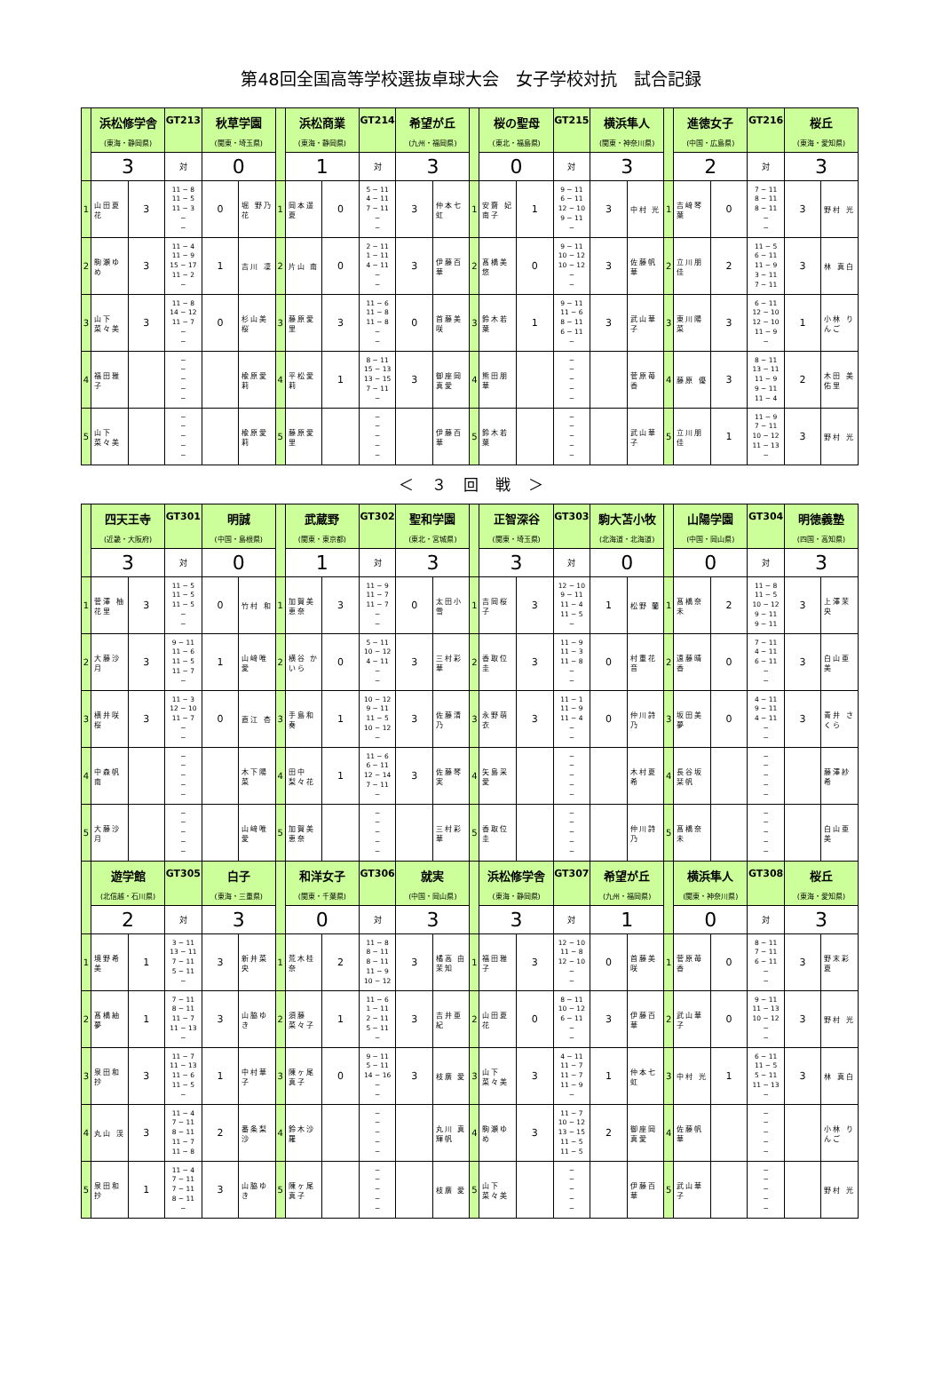第48回全国高等学校選抜卓球大会　女子学校対抗　試合記録
| | 浜松修学舎 (東海・静岡県) | | GT213 | 秋草学園 (関東・埼玉県) | | | 浜松商業 (東海・静岡県) | | GT214 | 希望が丘 (九州・福岡県) | | | 桜の聖母 (東北・福島県) | | GT215 | 横浜隼人 (関東・神奈川県) | | | 進徳女子 (中国・広島県) | | GT216 | 桜丘 (東海・愛知県) | |
| | 3 | | 対 | 0 | | | 1 | | 対 | 3 | | | 0 | | 対 | 3 | | | 2 | | 対 | 3 | |
| 1 | 山田夏花 | 3 | 11 − 8 11 − 5 11 − 3 − − | 0 | 堀 野乃花 | 1 | 岡本遥夏 | 0 | 5 − 11 4 − 11 7 − 11 − − | 3 | 仲本七虹 | 1 | 安齋 妃南子 | 1 | 9 − 11 6 − 11 12 − 10 9 − 11 − | 3 | 中村 光 | 1 | 吉﨑琴葉 | 0 | 7 − 11 8 − 11 8 − 11 − − | 3 | 野村 光 |
| 2 | 駒瀬ゆめ | 3 | 11 − 4 11 − 9 15 − 17 11 − 2 − | 1 | 吉川 凜 | 2 | 片山 南 | 0 | 2 − 11 1 − 11 4 − 11 − − | 3 | 伊藤百華 | 2 | 髙橋美悠 | 0 | 9 − 11 10 − 12 10 − 12 − − | 3 | 佐藤帆華 | 2 | 立川朋佳 | 2 | 11 − 5 6 − 11 11 − 9 3 − 11 7 − 11 | 3 | 林 真白 |
| 3 | 山下菜々美 | 3 | 11 − 8 14 − 12 11 − 7 − − | 0 | 杉山美桜 | 3 | 藤原愛里 | 3 | 11 − 6 11 − 8 11 − 8 − − | 0 | 首藤美咲 | 3 | 鈴木若葉 | 1 | 9 − 11 11 − 6 8 − 11 6 − 11 − | 3 | 武山華子 | 3 | 東川陽菜 | 3 | 6 − 11 12 − 10 12 − 10 11 − 9 − | 1 | 小林 りんご |
| 4 | 福田雅子 | | − − − − − | | 楡原愛莉 | 4 | 平松愛莉 | 1 | 8 − 11 15 − 13 13 − 15 7 − 11 − | 3 | 御座岡 真愛 | 4 | 熊田朋華 | | − − − − − | | 菅原苺香 | 4 | 藤原 優 | 3 | 8 − 11 13 − 11 11 − 9 9 − 11 11 − 4 | 2 | 木田 美佑里 |
| 5 | 山下菜々美 | | − − − − − | | 楡原愛莉 | 5 | 藤原愛里 | | − − − − − | | 伊藤百華 | 5 | 鈴木若葉 | | − − − − − | | 武山華子 | 5 | 立川朋佳 | 1 | 11 − 9 7 − 11 10 − 12 11 − 13 − | 3 | 野村 光 |
＜ ３ 回 戦 ＞
| | 四天王寺 (近畿・大阪府) | | GT301 | 明誠 (中国・島根県) | | | 武蔵野 (関東・東京都) | | GT302 | 聖和学園 (東北・宮城県) | | | 正智深谷 (関東・埼玉県) | | GT303 | 駒大苫小牧 (北海道・北海道) | | | 山陽学園 (中国・岡山県) | | GT304 | 明徳義塾 (四国・高知県) | |
| | 3 | | 対 | 0 | | | 1 | | 対 | 3 | | | 3 | | 対 | 0 | | | 0 | | 対 | 3 | |
| 1 | 菅澤 柚花里 | 3 | 11 − 5 11 − 5 11 − 5 − − | 0 | 竹村 和 | 1 | 加賀美恵奈 | 3 | 11 − 9 11 − 7 11 − 7 − − | 0 | 太田小雪 | 1 | 吉岡桜子 | 3 | 12 − 10 9 − 11 11 − 4 11 − 5 − | 1 | 松野 蘭 | 1 | 髙橋奈未 | 2 | 11 − 8 11 − 5 10 − 12 9 − 11 9 − 11 | 3 | 上澤茉央 |
| 2 | 大藤沙月 | 3 | 9 − 11 11 − 6 11 − 5 11 − 7 − | 1 | 山﨑唯愛 | 2 | 横谷 かいら | 0 | 5 − 11 10 − 12 4 − 11 − − | 3 | 三村彩華 | 2 | 香取位圭 | 3 | 11 − 9 11 − 3 11 − 8 − − | 0 | 村重花音 | 2 | 遠藤晴香 | 0 | 7 − 11 4 − 11 6 − 11 − − | 3 | 白山亜美 |
| 3 | 横井咲桜 | 3 | 11 − 3 12 − 10 11 − 7 − − | 0 | 直江 杏 | 3 | 手島和奏 | 1 | 10 − 12 9 − 11 11 − 5 10 − 12 − | 3 | 佐藤清乃 | 3 | 永野萌衣 | 3 | 11 − 1 11 − 9 11 − 4 − − | 0 | 仲川詩乃 | 3 | 坂田美夢 | 0 | 4 − 11 9 − 11 4 − 11 − − | 3 | 青井 さくら |
| 4 | 中森帆南 | | − − − − − | | 木下陽菜 | 4 | 田中 梨々花 | 1 | 11 − 6 6 − 11 12 − 14 7 − 11 − | 3 | 佐藤琴実 | 4 | 矢島采愛 | | − − − − − | | 木村夏希 | 4 | 長谷坂 栞帆 | | − − − − − | | 藤澤紗希 |
| 5 | 大藤沙月 | | − − − − − | | 山﨑唯愛 | 5 | 加賀美恵奈 | | − − − − − | | 三村彩華 | 5 | 香取位圭 | | − − − − − | | 仲川詩乃 | 5 | 髙橋奈未 | | − − − − − | | 白山亜美 |
| | 遊学館 (北信越・石川県) | | GT305 | 白子 (東海・三重県) | | | 和洋女子 (関東・千葉県) | | GT306 | 就実 (中国・岡山県) | | | 浜松修学舎 (東海・静岡県) | | GT307 | 希望が丘 (九州・福岡県) | | | 横浜隼人 (関東・神奈川県) | | GT308 | 桜丘 (東海・愛知県) | |
| | 2 | | 対 | 3 | | | 0 | | 対 | 3 | | | 3 | | 対 | 1 | | | 0 | | 対 | 3 | |
| 1 | 境野希美 | 1 | 3 − 11 13 − 11 7 − 11 5 − 11 − | 3 | 新井菜央 | 1 | 荒木桂奈 | 2 | 11 − 8 8 − 11 8 − 11 11 − 9 10 − 12 | 3 | 橘高 由茉知 | 1 | 福田雅子 | 3 | 12 − 10 11 − 8 12 − 10 − − | 0 | 首藤美咲 | 1 | 菅原苺香 | 0 | 8 − 11 7 − 11 6 − 11 − − | 3 | 野末彩夏 |
| 2 | 髙橋紬夢 | 1 | 7 − 11 8 − 11 11 − 7 11 − 13 − | 3 | 山脇ゆき | 2 | 須藤 菜々子 | 1 | 11 − 6 1 − 11 2 − 11 5 − 11 − | 3 | 吉井亜紀 | 2 | 山田夏花 | 0 | 8 − 11 10 − 12 6 − 11 − − | 3 | 伊藤百華 | 2 | 武山華子 | 0 | 9 − 11 11 − 13 10 − 12 − − | 3 | 野村 光 |
| 3 | 泉田和抄 | 3 | 11 − 7 11 − 13 11 − 6 11 − 5 − | 1 | 中村華子 | 3 | 陳ヶ尾真子 | 0 | 9 − 11 5 − 11 14 − 16 − − | 3 | 枝廣 愛 | 3 | 山下 菜々美 | 3 | 4 − 11 11 − 7 11 − 7 11 − 9 − | 1 | 仲本七虹 | 3 | 中村 光 | 1 | 6 − 11 11 − 5 5 − 11 11 − 13 − | 3 | 林 真白 |
| 4 | 丸山 渓 | 3 | 11 − 4 7 − 11 8 − 11 11 − 7 11 − 8 | 2 | 番条梨沙 | 4 | 鈴木沙羅 | | − − − − − | | 丸川 真輝帆 | 4 | 駒瀬ゆめ | 3 | 11 − 7 10 − 12 13 − 15 11 − 5 11 − 5 | 2 | 御座岡 真愛 | 4 | 佐藤帆華 | | − − − − − | | 小林 りんご |
| 5 | 泉田和抄 | 1 | 11 − 4 7 − 11 7 − 11 8 − 11 − | 3 | 山脇ゆき | 5 | 陳ヶ尾真子 | | − − − − − | | 枝廣 愛 | 5 | 山下 菜々美 | | − − − − − | | 伊藤百華 | 5 | 武山華子 | | − − − − − | | 野村 光 |